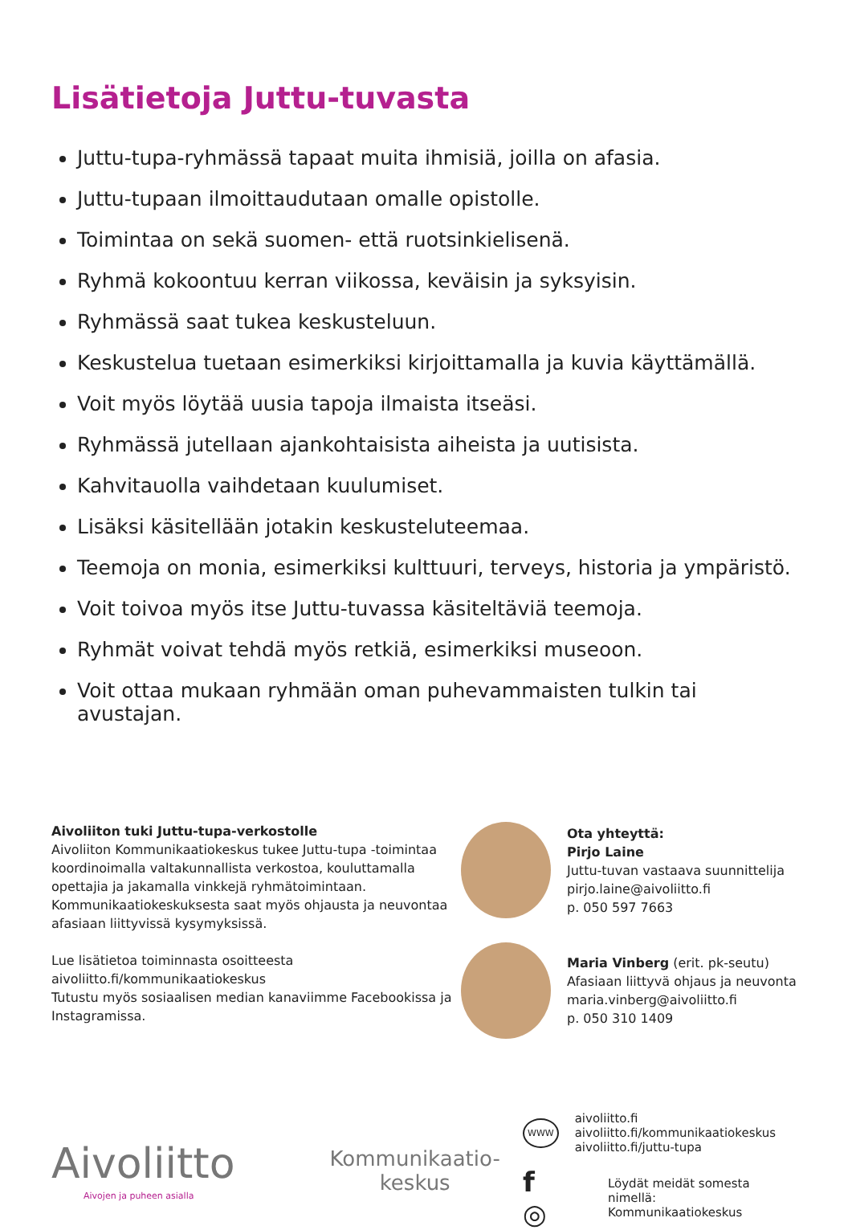Lisätietoja Juttu-tuvasta
Juttu-tupa-ryhmässä tapaat muita ihmisiä, joilla on afasia.
Juttu-tupaan ilmoittaudutaan omalle opistolle.
Toimintaa on sekä suomen- että ruotsinkielisenä.
Ryhmä kokoontuu kerran viikossa, keväisin ja syksyisin.
Ryhmässä saat tukea keskusteluun.
Keskustelua tuetaan esimerkiksi kirjoittamalla ja kuvia käyttämällä.
Voit myös löytää uusia tapoja ilmaista itseäsi.
Ryhmässä jutellaan ajankohtaisista aiheista ja uutisista.
Kahvitauolla vaihdetaan kuulumiset.
Lisäksi käsitellään jotakin keskusteluteemaa.
Teemoja on monia, esimerkiksi kulttuuri, terveys, historia ja ympäristö.
Voit toivoa myös itse Juttu-tuvassa käsiteltäviä teemoja.
Ryhmät voivat tehdä myös retkiä, esimerkiksi museoon.
Voit ottaa mukaan ryhmään oman puhevammaisten tulkin tai avustajan.
Aivoliiton tuki Juttu-tupa-verkostolle
Aivoliiton Kommunikaatiokeskus tukee Juttu-tupa -toimintaa koordinoimalla valtakunnallista verkostoa, kouluttamalla opettajia ja jakamalla vinkkejä ryhmä­toimintaan. Kommunikaatiokeskuksesta saat myös ohjausta ja neuvontaa afasiaan liittyvissä kysymyksissä.
Lue lisätietoa toiminnasta osoitteesta
aivoliitto.fi/kommunikaatiokeskus
Tutustu myös sosiaalisen median kanaviimme Facebookissa ja Instagramissa.
Ota yhteyttä:
Pirjo Laine
Juttu-tuvan vastaava suunnittelija
pirjo.laine@aivoliitto.fi
p. 050 597 7663
Maria Vinberg (erit. pk-seutu)
Afasiaan liittyvä ohjaus ja neuvonta
maria.vinberg@aivoliitto.fi
p. 050 310 1409
Aivoliitto
Aivojen ja puheen asialla
Kommunikaatio-
keskus
WWW
aivoliitto.fi
aivoliitto.fi/kommunikaatiokeskus
aivoliitto.fi/juttu-tupa
f ◎
Löydät meidät somesta nimellä:
Kommunikaatiokeskus